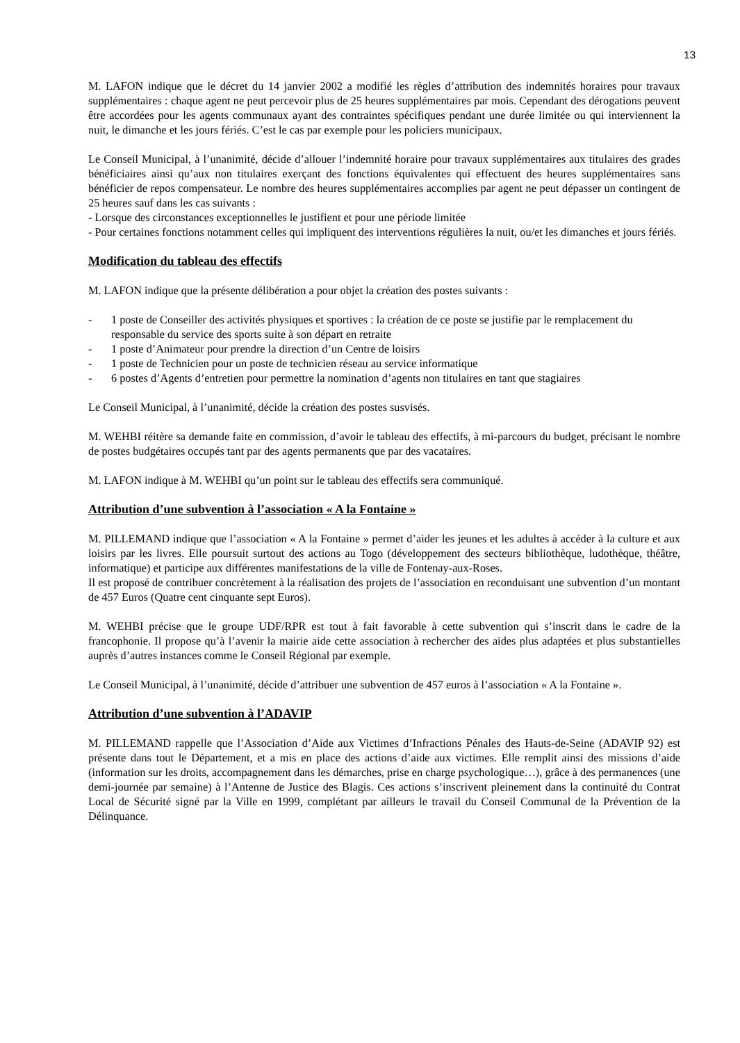13
M. LAFON indique que le décret du 14 janvier 2002 a modifié les règles d’attribution des indemnités horaires pour travaux supplémentaires : chaque agent ne peut percevoir plus de 25 heures supplémentaires par mois. Cependant des dérogations peuvent être accordées pour les agents communaux ayant des contraintes spécifiques pendant une durée limitée ou qui interviennent la nuit, le dimanche et les jours fériés. C’est le cas par exemple pour les policiers municipaux.
Le Conseil Municipal, à l’unanimité, décide d’allouer l’indemnité horaire pour travaux supplémentaires aux titulaires des grades bénéficiaires ainsi qu’aux non titulaires exerçant des fonctions équivalentes qui effectuent des heures supplémentaires sans bénéficier de repos compensateur. Le nombre des heures supplémentaires accomplies par agent ne peut dépasser un contingent de 25 heures sauf dans les cas suivants :
- Lorsque des circonstances exceptionnelles le justifient et pour une période limitée
- Pour certaines fonctions notamment celles qui impliquent des interventions régulières la nuit, ou/et les dimanches et jours fériés.
Modification du tableau des effectifs
M. LAFON indique que la présente délibération a pour objet la création des postes suivants :
- 1 poste de Conseiller des activités physiques et sportives : la création de ce poste se justifie par le remplacement du responsable du service des sports suite à son départ en retraite
- 1 poste d’Animateur pour prendre la direction d’un Centre de loisirs
- 1 poste de Technicien pour un poste de technicien réseau au service informatique
- 6 postes d’Agents d’entretien pour permettre la nomination d’agents non titulaires en tant que stagiaires
Le Conseil Municipal, à l’unanimité, décide la création des postes susvisés.
M. WEHBI réitère sa demande faite en commission, d’avoir le tableau des effectifs, à mi-parcours du budget, précisant le nombre de postes budgétaires occupés tant par des agents permanents que par des vacataires.
M. LAFON indique à M. WEHBI qu’un point sur le tableau des effectifs sera communiqué.
Attribution d’une subvention à l’association « A la Fontaine »
M. PILLEMAND indique que l’association « A la Fontaine » permet d’aider les jeunes et les adultes à accéder à la culture et aux loisirs par les livres. Elle poursuit surtout des actions au Togo (développement des secteurs bibliothèque, ludothèque, théâtre, informatique) et participe aux différentes manifestations de la ville de Fontenay-aux-Roses.
Il est proposé de contribuer concrètement à la réalisation des projets de l’association en reconduisant une subvention d’un montant de 457 Euros (Quatre cent cinquante sept Euros).
M. WEHBI précise que le groupe UDF/RPR est tout à fait favorable à cette subvention qui s’inscrit dans le cadre de la francophonie. Il propose qu’à l’avenir la mairie aide cette association à rechercher des aides plus adaptées et plus substantielles auprès d’autres instances comme le Conseil Régional par exemple.
Le Conseil Municipal, à l’unanimité, décide d’attribuer une subvention de 457 euros à l’association « A la Fontaine ».
Attribution d’une subvention à l’ADAVIP
M. PILLEMAND rappelle que l’Association d’Aide aux Victimes d’Infractions Pénales des Hauts-de-Seine (ADAVIP 92) est présente dans tout le Département, et a mis en place des actions d’aide aux victimes. Elle remplit ainsi des missions d’aide (information sur les droits, accompagnement dans les démarches, prise en charge psychologique…), grâce à des permanences (une demi-journée par semaine) à l’Antenne de Justice des Blagis. Ces actions s’inscrivent pleinement dans la continuité du Contrat Local de Sécurité signé par la Ville en 1999, complétant par ailleurs le travail du Conseil Communal de la Prévention de la Délinquance.